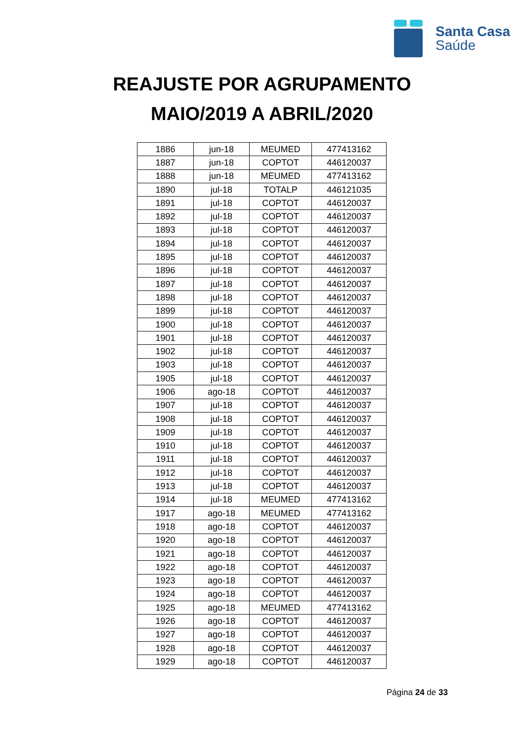Santa Casa
Saúde
REAJUSTE POR AGRUPAMENTO
MAIO/2019 A ABRIL/2020
| 1886 | jun-18 | MEUMED | 477413162 |
| 1887 | jun-18 | COPTOT | 446120037 |
| 1888 | jun-18 | MEUMED | 477413162 |
| 1890 | jul-18 | TOTALP | 446121035 |
| 1891 | jul-18 | COPTOT | 446120037 |
| 1892 | jul-18 | COPTOT | 446120037 |
| 1893 | jul-18 | COPTOT | 446120037 |
| 1894 | jul-18 | COPTOT | 446120037 |
| 1895 | jul-18 | COPTOT | 446120037 |
| 1896 | jul-18 | COPTOT | 446120037 |
| 1897 | jul-18 | COPTOT | 446120037 |
| 1898 | jul-18 | COPTOT | 446120037 |
| 1899 | jul-18 | COPTOT | 446120037 |
| 1900 | jul-18 | COPTOT | 446120037 |
| 1901 | jul-18 | COPTOT | 446120037 |
| 1902 | jul-18 | COPTOT | 446120037 |
| 1903 | jul-18 | COPTOT | 446120037 |
| 1905 | jul-18 | COPTOT | 446120037 |
| 1906 | ago-18 | COPTOT | 446120037 |
| 1907 | jul-18 | COPTOT | 446120037 |
| 1908 | jul-18 | COPTOT | 446120037 |
| 1909 | jul-18 | COPTOT | 446120037 |
| 1910 | jul-18 | COPTOT | 446120037 |
| 1911 | jul-18 | COPTOT | 446120037 |
| 1912 | jul-18 | COPTOT | 446120037 |
| 1913 | jul-18 | COPTOT | 446120037 |
| 1914 | jul-18 | MEUMED | 477413162 |
| 1917 | ago-18 | MEUMED | 477413162 |
| 1918 | ago-18 | COPTOT | 446120037 |
| 1920 | ago-18 | COPTOT | 446120037 |
| 1921 | ago-18 | COPTOT | 446120037 |
| 1922 | ago-18 | COPTOT | 446120037 |
| 1923 | ago-18 | COPTOT | 446120037 |
| 1924 | ago-18 | COPTOT | 446120037 |
| 1925 | ago-18 | MEUMED | 477413162 |
| 1926 | ago-18 | COPTOT | 446120037 |
| 1927 | ago-18 | COPTOT | 446120037 |
| 1928 | ago-18 | COPTOT | 446120037 |
| 1929 | ago-18 | COPTOT | 446120037 |
Página 24 de 33